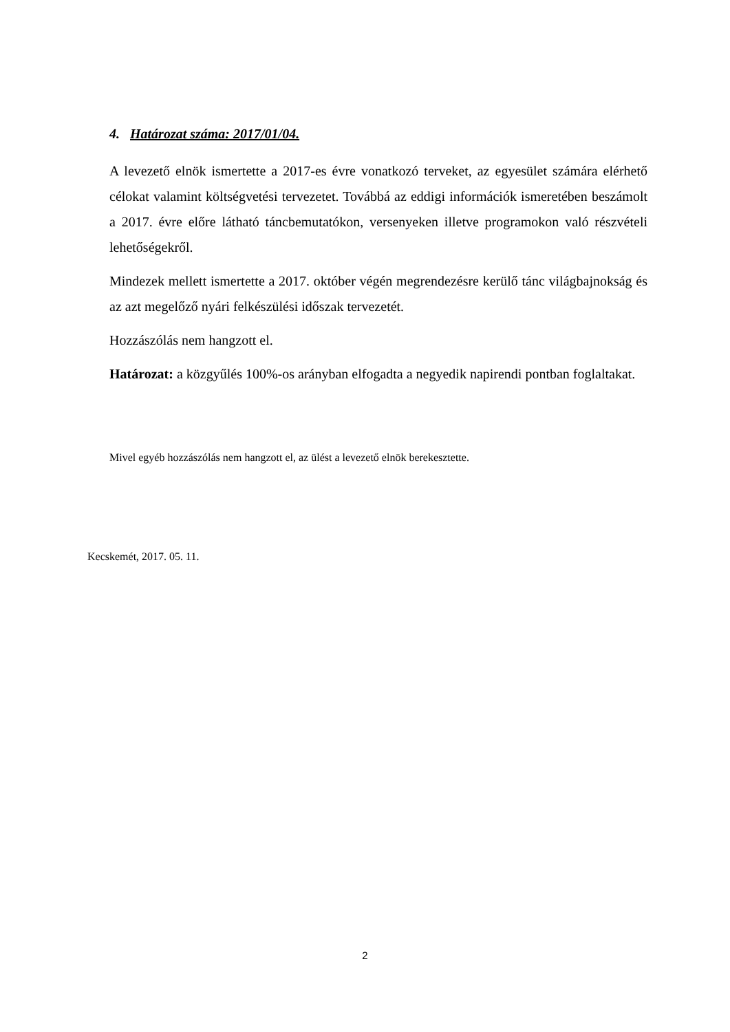4. Határozat száma: 2017/01/04.
A levezető elnök ismertette a 2017-es évre vonatkozó terveket, az egyesület számára elérhető célokat valamint költségvetési tervezetet. Továbbá az eddigi információk ismeretében beszámolt a 2017. évre előre látható táncbemutatókon, versenyeken illetve programokon való részvételi lehetőségekről.
Mindezek mellett ismertette a 2017. október végén megrendezésre kerülő tánc világbajnokság és az azt megelőző nyári felkészülési időszak tervezetét.
Hozzászólás nem hangzott el.
Határozat: a közgyűlés 100%-os arányban elfogadta a negyedik napirendi pontban foglaltakat.
Mivel egyéb hozzászólás nem hangzott el, az ülést a levezető elnök berekesztette.
Kecskemét, 2017. 05. 11.
2